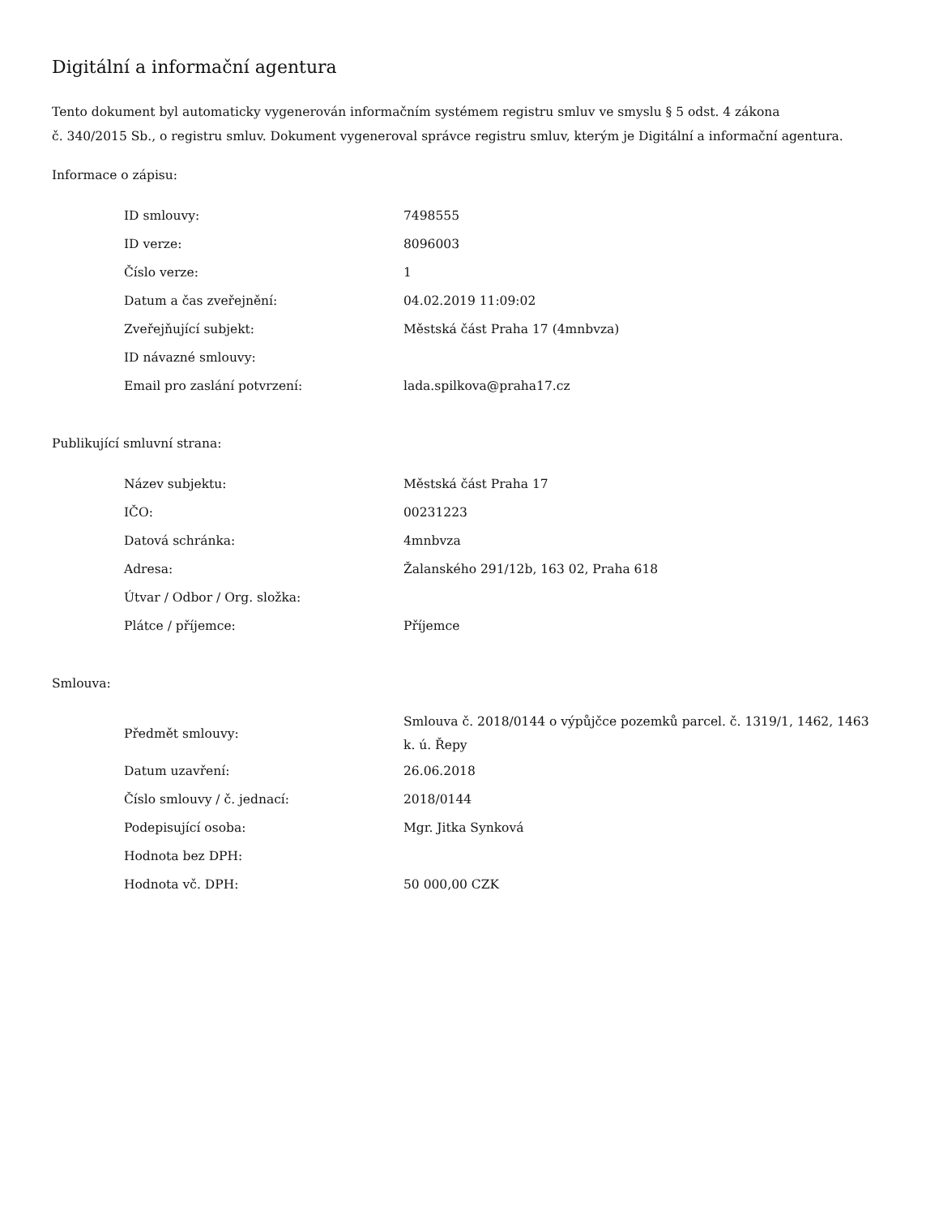Digitální a informační agentura
Tento dokument byl automaticky vygenerován informačním systémem registru smluv ve smyslu § 5 odst. 4 zákona
č. 340/2015 Sb., o registru smluv. Dokument vygeneroval správce registru smluv, kterým je Digitální a informační agentura.
Informace o zápisu:
| ID smlouvy: | 7498555 |
| ID verze: | 8096003 |
| Číslo verze: | 1 |
| Datum a čas zveřejnění: | 04.02.2019 11:09:02 |
| Zveřejňující subjekt: | Městská část Praha 17 (4mnbvza) |
| ID návazné smlouvy: | |
| Email pro zaslání potvrzení: | lada.spilkova@praha17.cz |
Publikující smluvní strana:
| Název subjektu: | Městská část Praha 17 |
| IČO: | 00231223 |
| Datová schránka: | 4mnbvza |
| Adresa: | Žalanského 291/12b, 163 02, Praha 618 |
| Útvar / Odbor / Org. složka: | |
| Plátce / příjemce: | Příjemce |
Smlouva:
| Předmět smlouvy: | Smlouva č. 2018/0144 o výpůjčce pozemků parcel. č. 1319/1, 1462, 1463 k. ú. Řepy |
| Datum uzavření: | 26.06.2018 |
| Číslo smlouvy / č. jednací: | 2018/0144 |
| Podepisující osoba: | Mgr. Jitka Synková |
| Hodnota bez DPH: | |
| Hodnota vč. DPH: | 50 000,00 CZK |